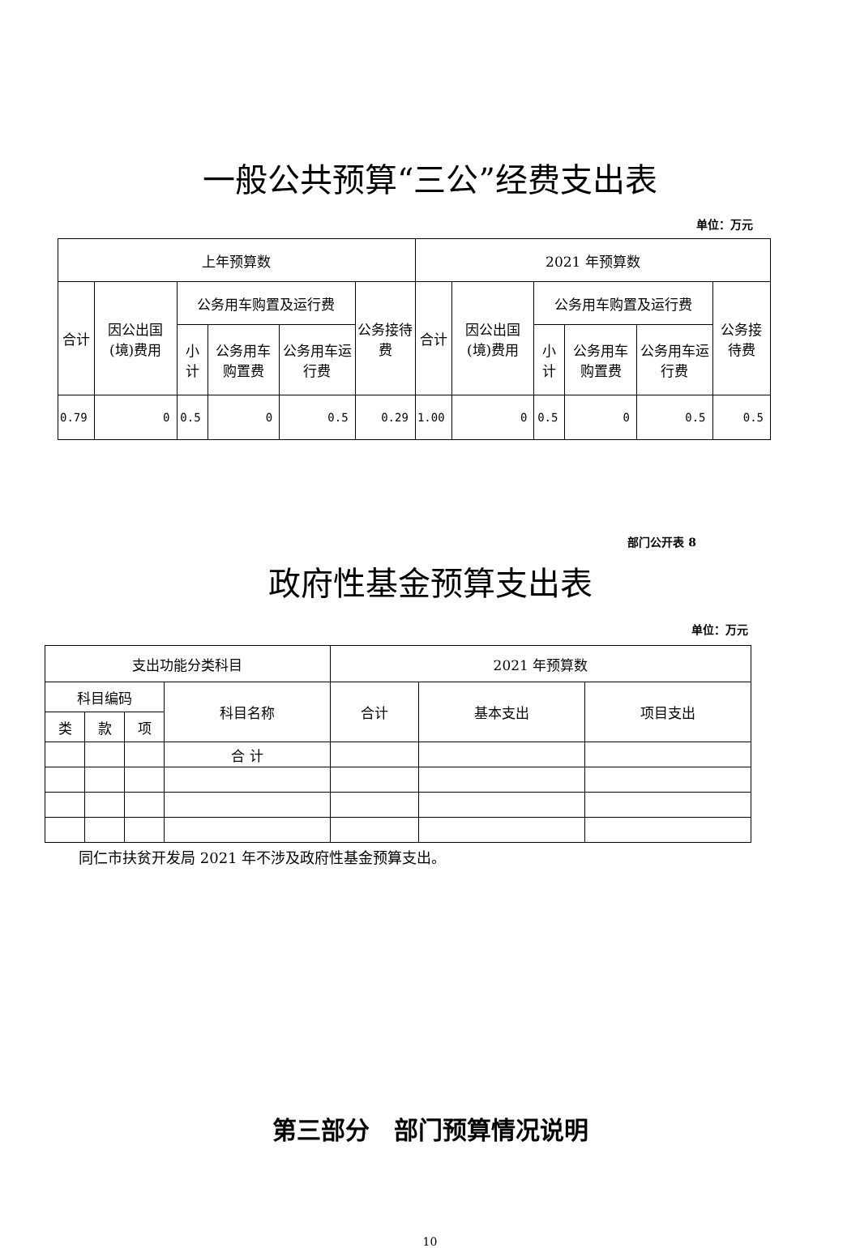一般公共预算“三公”经费支出表
单位：万元
| 上年预算数 | | | | | | 2021 年预算数 | | | | | |
| --- | --- | --- | --- | --- | --- | --- | --- | --- | --- | --- | --- |
| 合计 | 因公出国(境)费用 | 公务用车购置及运行费 | | | 公务接待费 | 合计 | 因公出国(境)费用 | 公务用车购置及运行费 | | | 公务接待费 |
| | | 小计 | 公务用车购置费 | 公务用车运行费 | | | | 小计 | 公务用车购置费 | 公务用车运行费 | |
| 0.79 | 0 | 0.5 | 0 | 0.5 | 0.29 | 1.00 | 0 | 0.5 | 0 | 0.5 | 0.5 |
部门公开表 8
政府性基金预算支出表
单位：万元
| 支出功能分类科目 | | | | 2021 年预算数 | | |
| --- | --- | --- | --- | --- | --- | --- |
| 科目编码 | | | 科目名称 | 合计 | 基本支出 | 项目支出 |
| 类 | 款 | 项 | | | | |
| | | | 合 计 | | | |
同仁市扶贫开发局 2021 年不涉及政府性基金预算支出。
第三部分　部门预算情况说明
10